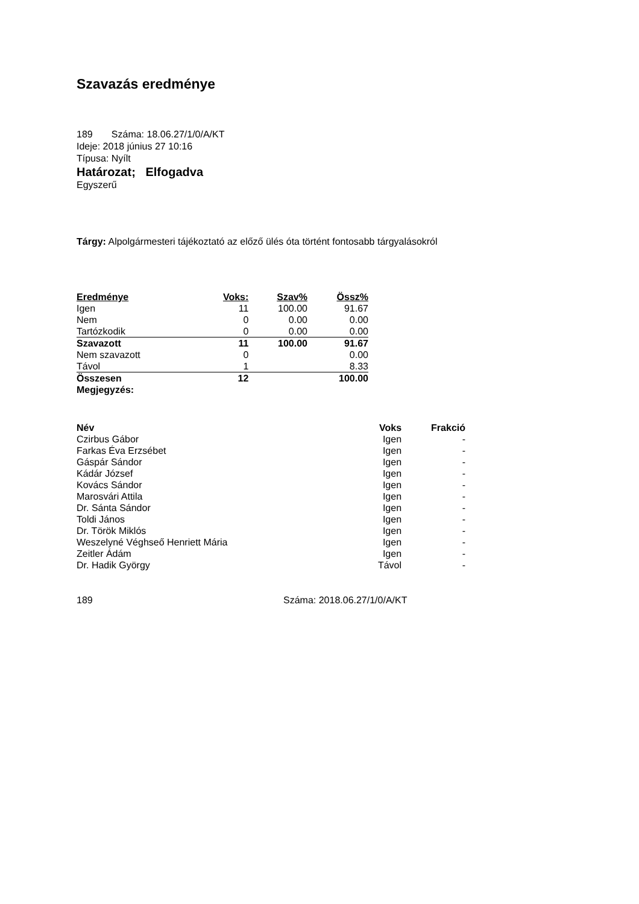Szavazás eredménye
189 Száma: 18.06.27/1/0/A/KT
Ideje: 2018 június 27 10:16
Típusa: Nyílt
Határozat; Elfogadva
Egyszerű
Tárgy: Alpolgármesteri tájékoztató az előző ülés óta történt fontosabb tárgyalásokról
| Eredménye | Voks: | Szav% | Össz% |
| --- | --- | --- | --- |
| Igen | 11 | 100.00 | 91.67 |
| Nem | 0 | 0.00 | 0.00 |
| Tartózkodik | 0 | 0.00 | 0.00 |
| Szavazott | 11 | 100.00 | 91.67 |
| Nem szavazott | 0 | | 0.00 |
| Távol | 1 | | 8.33 |
| Összesen | 12 | | 100.00 |
| Megjegyzés: | | | |
| Név | Voks | Frakció |
| --- | --- | --- |
| Czirbus Gábor | Igen | - |
| Farkas Éva Erzsébet | Igen | - |
| Gáspár Sándor | Igen | - |
| Kádár József | Igen | - |
| Kovács Sándor | Igen | - |
| Marosvári Attila | Igen | - |
| Dr. Sánta Sándor | Igen | - |
| Toldi János | Igen | - |
| Dr. Török Miklós | Igen | - |
| Weszelyné Véghseő Henriett Mária | Igen | - |
| Zeitler Ádám | Igen | - |
| Dr. Hadik György | Távol | - |
189 Száma: 2018.06.27/1/0/A/KT